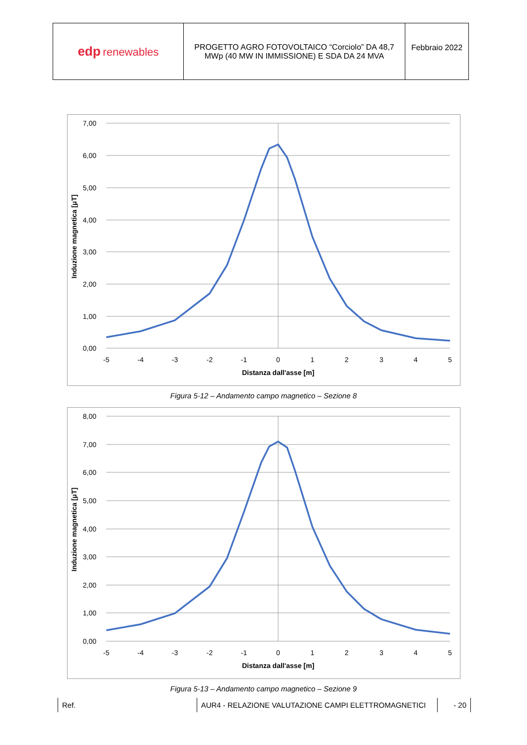| edp renewables | PROGETTO AGRO FOTOVOLTAICO “Corciolo” DA 48,7 MWp (40 MW IN IMMISSIONE) E SDA DA 24 MVA | Febbraio 2022 |
7,00
6,00
5,00
4,00
3,00
2,00
1,00
0,00
-5
-4
-3
-2
-1
0
1
2
3
4
5
Distanza dall'asse [m]
Induzione magnetica [μT]
Figura 5-12 – Andamento campo magnetico – Sezione 8
8,00
7,00
6,00
5,00
4,00
3,00
2,00
1,00
0,00
-5
-4
-3
-2
-1
0
1
2
3
4
5
Distanza dall'asse [m]
Induzione magnetica [μT]
Figura 5-13 – Andamento campo magnetico – Sezione 9
Ref. AUR4 - RELAZIONE VALUTAZIONE CAMPI ELETTROMAGNETICI - 20